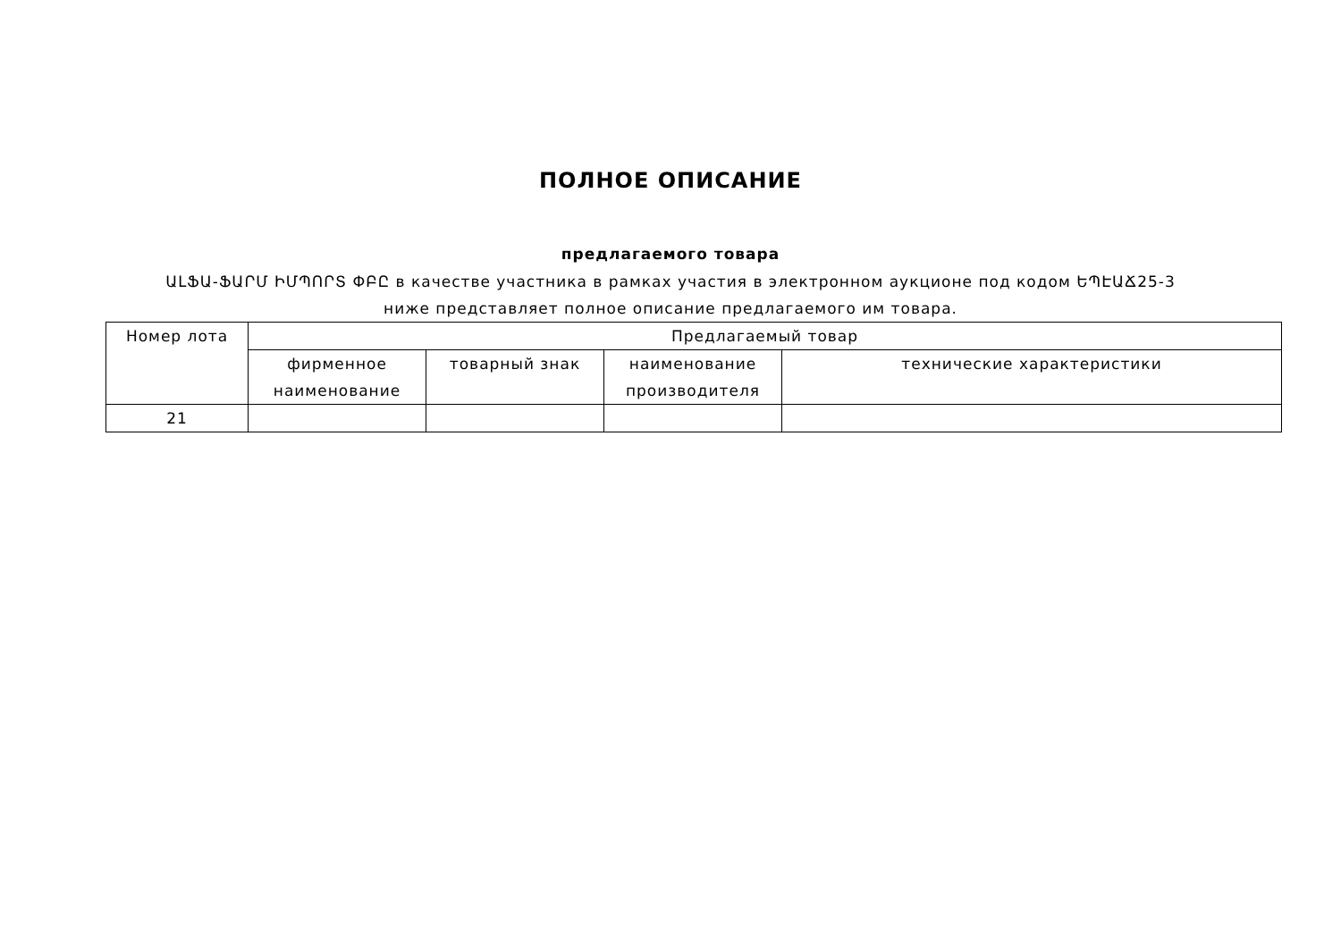ПОЛНОЕ ОПИСАНИЕ
предлагаемого товара
ԱԼՖԱ-ՖԱՐՄ ԻՄՊՈՐՏ ՓԲԸ в качестве участника в рамках участия в электронном аукционе под кодом ԵՊԷԱՃ25-3 ниже представляет полное описание предлагаемого им товара.
| Номер лота | Предлагаемый товар | | | |
| --- | --- | --- | --- | --- |
| | фирменное наименование | товарный знак | наименование производителя | технические характеристики |
| 21 | | | | |